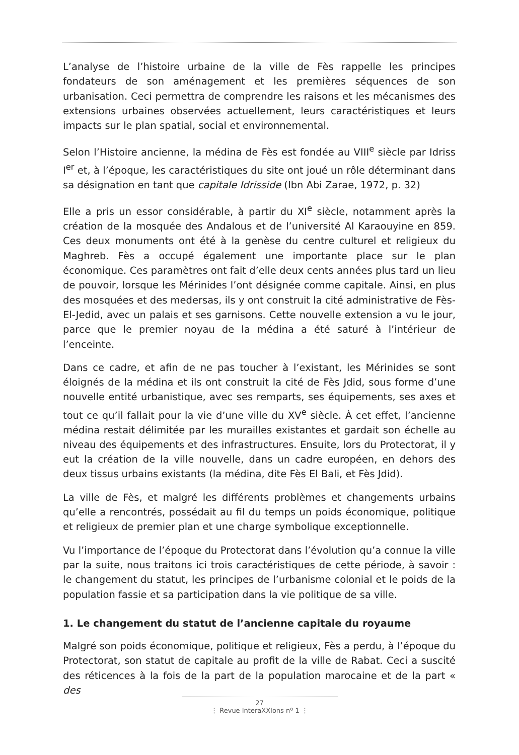L’analyse de l’histoire urbaine de la ville de Fès rappelle les principes fondateurs de son aménagement et les premières séquences de son urbanisation. Ceci permettra de comprendre les raisons et les mécanismes des extensions urbaines observées actuellement, leurs caractéristiques et leurs impacts sur le plan spatial, social et environnemental.
Selon l’Histoire ancienne, la médina de Fès est fondée au VIII<sup>e</sup> siècle par Idriss I<sup>er</sup> et, à l’époque, les caractéristiques du site ont joué un rôle déterminant dans sa désignation en tant que capitale Idrisside (Ibn Abi Zarae, 1972, p. 32)
Elle a pris un essor considérable, à partir du XI<sup>e</sup> siècle, notamment après la création de la mosquée des Andalous et de l’université Al Karaouyine en 859. Ces deux monuments ont été à la genèse du centre culturel et religieux du Maghreb. Fès a occupé également une importante place sur le plan économique. Ces paramètres ont fait d’elle deux cents années plus tard un lieu de pouvoir, lorsque les Mérinides l’ont désignée comme capitale. Ainsi, en plus des mosquées et des medersas, ils y ont construit la cité administrative de Fès-El-Jedid, avec un palais et ses garnisons. Cette nouvelle extension a vu le jour, parce que le premier noyau de la médina a été saturé à l’intérieur de l’enceinte.
Dans ce cadre, et afin de ne pas toucher à l’existant, les Mérinides se sont éloignés de la médina et ils ont construit la cité de Fès Jdid, sous forme d’une nouvelle entité urbanistique, avec ses remparts, ses équipements, ses axes et tout ce qu’il fallait pour la vie d’une ville du XV<sup>e</sup> siècle. À cet effet, l’ancienne médina restait délimitée par les murailles existantes et gardait son échelle au niveau des équipements et des infrastructures. Ensuite, lors du Protectorat, il y eut la création de la ville nouvelle, dans un cadre européen, en dehors des deux tissus urbains existants (la médina, dite Fès El Bali, et Fès Jdid).
La ville de Fès, et malgré les différents problèmes et changements urbains qu’elle a rencontrés, possédait au fil du temps un poids économique, politique et religieux de premier plan et une charge symbolique exceptionnelle.
Vu l’importance de l’époque du Protectorat dans l’évolution qu’a connue la ville par la suite, nous traitons ici trois caractéristiques de cette période, à savoir : le changement du statut, les principes de l’urbanisme colonial et le poids de la population fassie et sa participation dans la vie politique de sa ville.
1. Le changement du statut de l’ancienne capitale du royaume
Malgré son poids économique, politique et religieux, Fès a perdu, à l’époque du Protectorat, son statut de capitale au profit de la ville de Rabat. Ceci a suscité des réticences à la fois de la part de la population marocaine et de la part « des
27
⋮ Revue InteraXXIons nº 1 ⋮